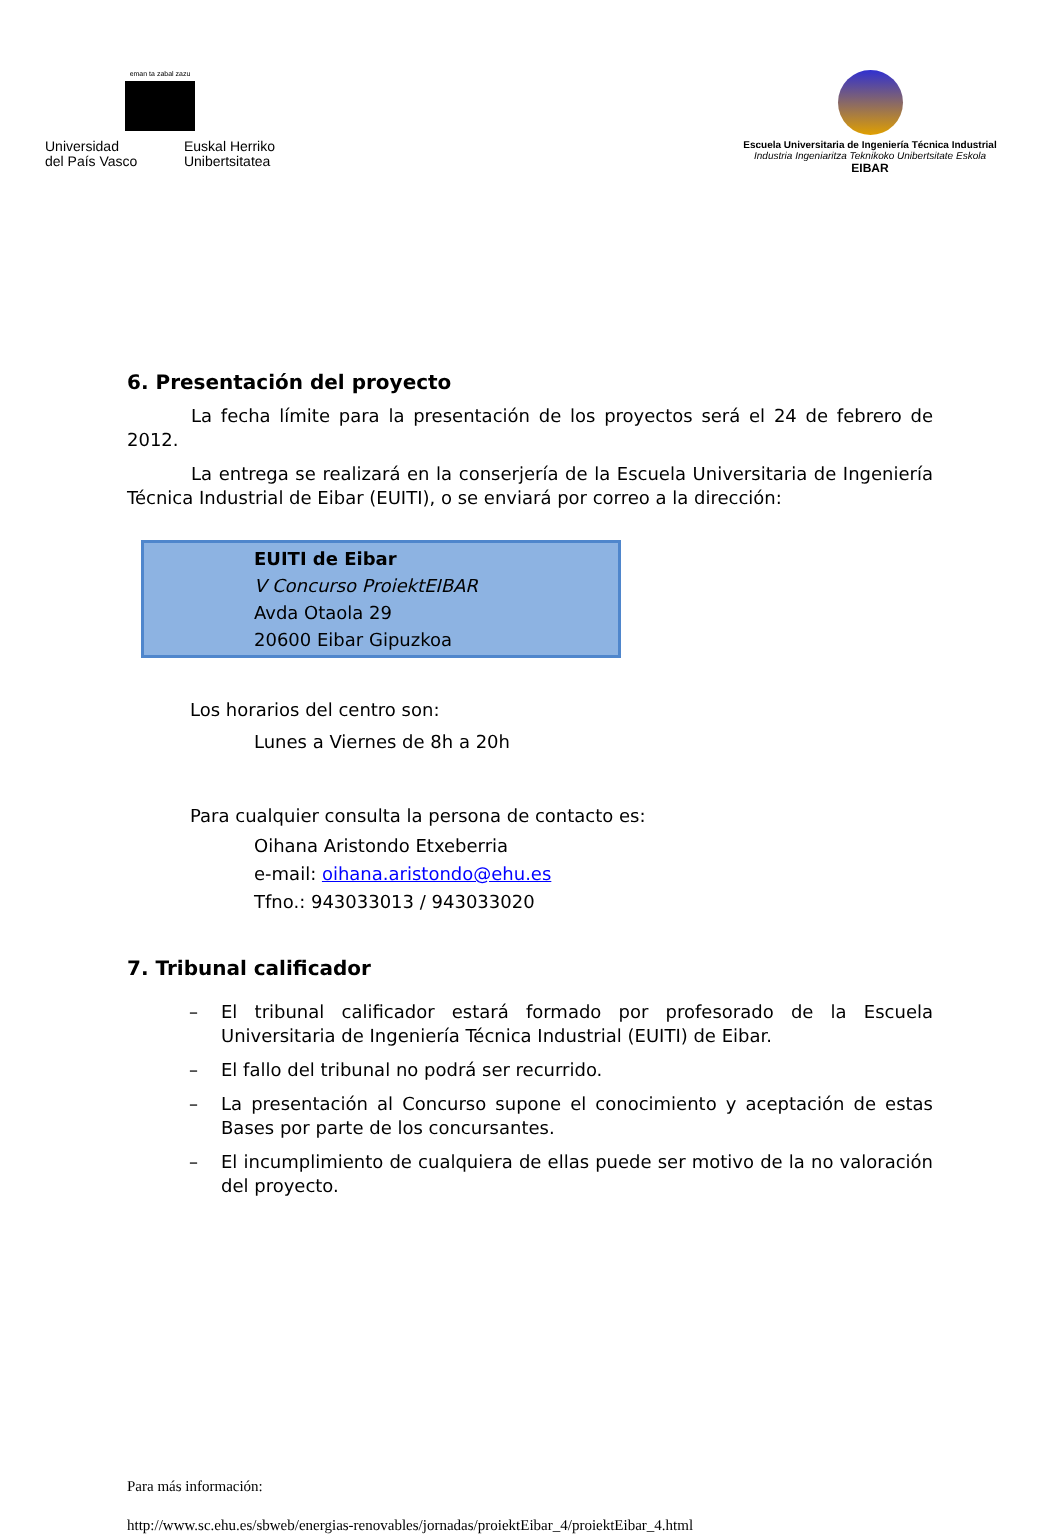eman ta zabal zazu
Universidad
del País Vasco
Euskal Herriko
Unibertsitatea
Escuela Universitaria de Ingeniería Técnica Industrial
Industria Ingeniaritza Teknikoko Unibertsitate Eskola
EIBAR
6. Presentación del proyecto
La fecha límite para la presentación de los proyectos será el 24 de febrero de 2012.
La entrega se realizará en la conserjería de la Escuela Universitaria de Ingeniería Técnica Industrial de Eibar (EUITI), o se enviará por correo a la dirección:
EUITI de Eibar
V Concurso ProiektEIBAR
Avda Otaola 29
20600 Eibar Gipuzkoa
Los horarios del centro son:
Lunes a Viernes de 8h a 20h
Para cualquier consulta la persona de contacto es:
Oihana Aristondo Etxeberria
e-mail: oihana.aristondo@ehu.es
Tfno.: 943033013 / 943033020
7. Tribunal calificador
– El tribunal calificador estará formado por profesorado de la Escuela Universitaria de Ingeniería Técnica Industrial (EUITI) de Eibar.
– El fallo del tribunal no podrá ser recurrido.
– La presentación al Concurso supone el conocimiento y aceptación de estas Bases por parte de los concursantes.
– El incumplimiento de cualquiera de ellas puede ser motivo de la no valoración del proyecto.
Para más información:
http://www.sc.ehu.es/sbweb/energias-renovables/jornadas/proiektEibar_4/proiektEibar_4.html